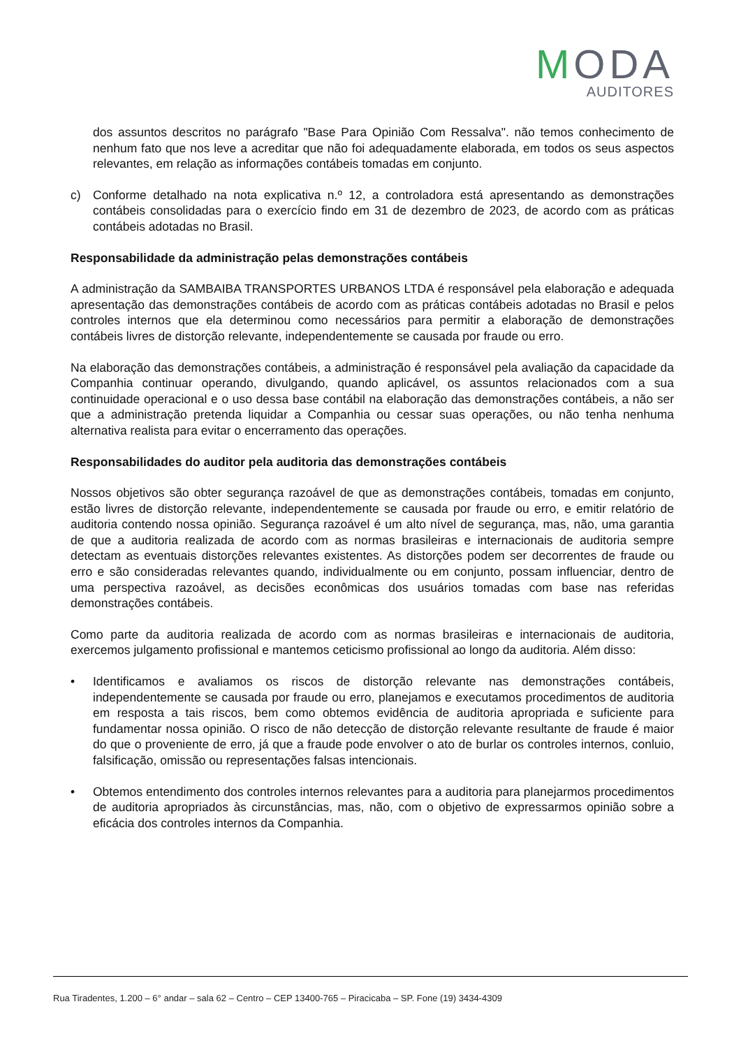MODA
AUDITORES
dos assuntos descritos no parágrafo "Base Para Opinião Com Ressalva". não temos conhecimento de nenhum fato que nos leve a acreditar que não foi adequadamente elaborada, em todos os seus aspectos relevantes, em relação as informações contábeis tomadas em conjunto.
c) Conforme detalhado na nota explicativa n.º 12, a controladora está apresentando as demonstrações contábeis consolidadas para o exercício findo em 31 de dezembro de 2023, de acordo com as práticas contábeis adotadas no Brasil.
Responsabilidade da administração pelas demonstrações contábeis
A administração da SAMBAIBA TRANSPORTES URBANOS LTDA é responsável pela elaboração e adequada apresentação das demonstrações contábeis de acordo com as práticas contábeis adotadas no Brasil e pelos controles internos que ela determinou como necessários para permitir a elaboração de demonstrações contábeis livres de distorção relevante, independentemente se causada por fraude ou erro.
Na elaboração das demonstrações contábeis, a administração é responsável pela avaliação da capacidade da Companhia continuar operando, divulgando, quando aplicável, os assuntos relacionados com a sua continuidade operacional e o uso dessa base contábil na elaboração das demonstrações contábeis, a não ser que a administração pretenda liquidar a Companhia ou cessar suas operações, ou não tenha nenhuma alternativa realista para evitar o encerramento das operações.
Responsabilidades do auditor pela auditoria das demonstrações contábeis
Nossos objetivos são obter segurança razoável de que as demonstrações contábeis, tomadas em conjunto, estão livres de distorção relevante, independentemente se causada por fraude ou erro, e emitir relatório de auditoria contendo nossa opinião. Segurança razoável é um alto nível de segurança, mas, não, uma garantia de que a auditoria realizada de acordo com as normas brasileiras e internacionais de auditoria sempre detectam as eventuais distorções relevantes existentes. As distorções podem ser decorrentes de fraude ou erro e são consideradas relevantes quando, individualmente ou em conjunto, possam influenciar, dentro de uma perspectiva razoável, as decisões econômicas dos usuários tomadas com base nas referidas demonstrações contábeis.
Como parte da auditoria realizada de acordo com as normas brasileiras e internacionais de auditoria, exercemos julgamento profissional e mantemos ceticismo profissional ao longo da auditoria. Além disso:
• Identificamos e avaliamos os riscos de distorção relevante nas demonstrações contábeis, independentemente se causada por fraude ou erro, planejamos e executamos procedimentos de auditoria em resposta a tais riscos, bem como obtemos evidência de auditoria apropriada e suficiente para fundamentar nossa opinião. O risco de não detecção de distorção relevante resultante de fraude é maior do que o proveniente de erro, já que a fraude pode envolver o ato de burlar os controles internos, conluio, falsificação, omissão ou representações falsas intencionais.
• Obtemos entendimento dos controles internos relevantes para a auditoria para planejarmos procedimentos de auditoria apropriados às circunstâncias, mas, não, com o objetivo de expressarmos opinião sobre a eficácia dos controles internos da Companhia.
Rua Tiradentes, 1.200 – 6° andar – sala 62 – Centro – CEP 13400-765 – Piracicaba – SP. Fone (19) 3434-4309